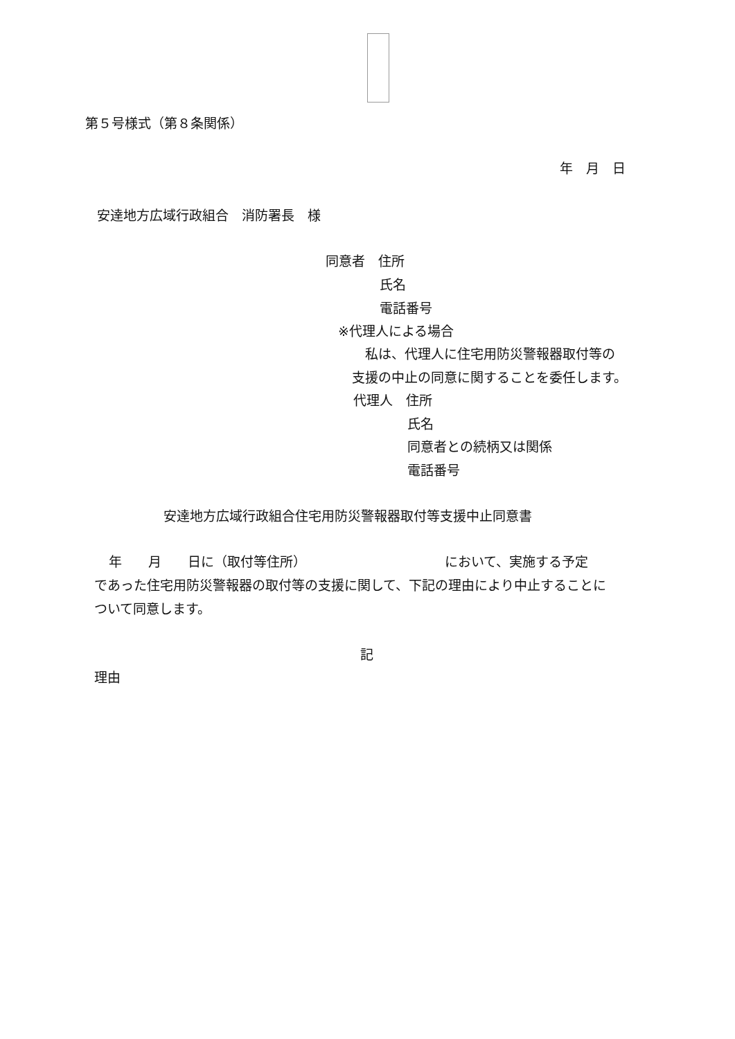第５号様式（第８条関係）
年　月　日
安達地方広域行政組合　消防署長　様
同意者　住所
氏名
電話番号
※代理人による場合
　私は、代理人に住宅用防災警報器取付等の
支援の中止の同意に関することを委任します。
代理人　住所
氏名
同意者との続柄又は関係
電話番号
安達地方広域行政組合住宅用防災警報器取付等支援中止同意書
年　　月　　日に（取付等住所）　　　　　　　　　　　において、実施する予定
であった住宅用防災警報器の取付等の支援に関して、下記の理由により中止することに
ついて同意します。
記
理由